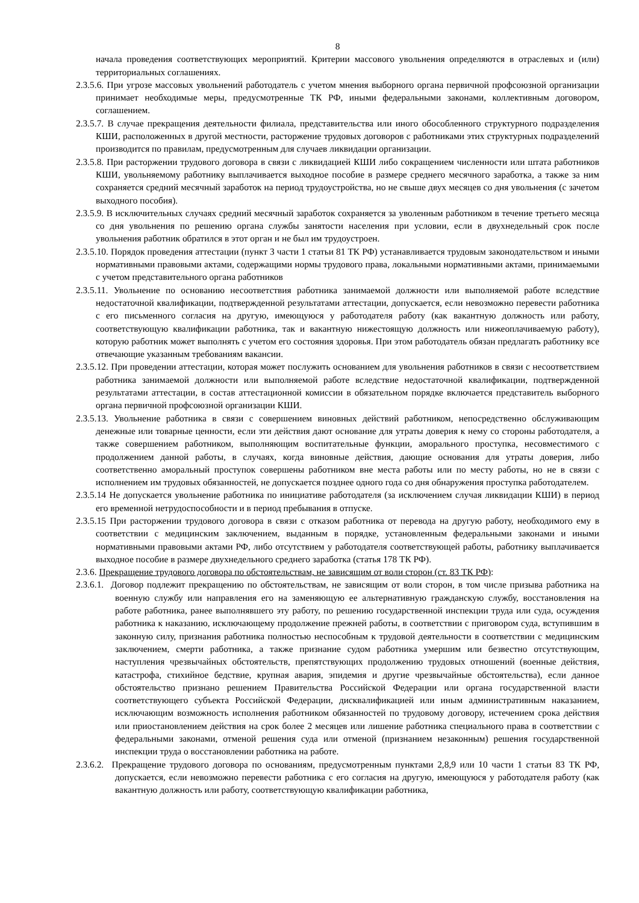8
начала проведения соответствующих мероприятий. Критерии массового увольнения определяются в отраслевых и (или) территориальных соглашениях.
2.3.5.6. При угрозе массовых увольнений работодатель с учетом мнения выборного органа первичной профсоюзной организации принимает необходимые меры, предусмотренные ТК РФ, иными федеральными законами, коллективным договором, соглашением.
2.3.5.7. В случае прекращения деятельности филиала, представительства или иного обособленного структурного подразделения КШИ, расположенных в другой местности, расторжение трудовых договоров с работниками этих структурных подразделений производится по правилам, предусмотренным для случаев ликвидации организации.
2.3.5.8. При расторжении трудового договора в связи с ликвидацией КШИ либо сокращением численности или штата работников КШИ, увольняемому работнику выплачивается выходное пособие в размере среднего месячного заработка, а также за ним сохраняется средний месячный заработок на период трудоустройства, но не свыше двух месяцев со дня увольнения (с зачетом выходного пособия).
2.3.5.9. В исключительных случаях средний месячный заработок сохраняется за уволенным работником в течение третьего месяца со дня увольнения по решению органа службы занятости населения при условии, если в двухнедельный срок после увольнения работник обратился в этот орган и не был им трудоустроен.
2.3.5.10. Порядок проведения аттестации (пункт 3 части 1 статьи 81 ТК РФ) устанавливается трудовым законодательством и иными нормативными правовыми актами, содержащими нормы трудового права, локальными нормативными актами, принимаемыми с учетом представительного органа работников
2.3.5.11. Увольнение по основанию несоответствия работника занимаемой должности или выполняемой работе вследствие недостаточной квалификации, подтвержденной результатами аттестации, допускается, если невозможно перевести работника с его письменного согласия на другую, имеющуюся у работодателя работу (как вакантную должность или работу, соответствующую квалификации работника, так и вакантную нижестоящую должность или нижеоплачиваемую работу), которую работник может выполнять с учетом его состояния здоровья. При этом работодатель обязан предлагать работнику все отвечающие указанным требованиям вакансии.
2.3.5.12. При проведении аттестации, которая может послужить основанием для увольнения работников в связи с несоответствием работника занимаемой должности или выполняемой работе вследствие недостаточной квалификации, подтвержденной результатами аттестации, в состав аттестационной комиссии в обязательном порядке включается представитель выборного органа первичной профсоюзной организации КШИ.
2.3.5.13. Увольнение работника в связи с совершением виновных действий работником, непосредственно обслуживающим денежные или товарные ценности, если эти действия дают основание для утраты доверия к нему со стороны работодателя, а также совершением работником, выполняющим воспитательные функции, аморального проступка, несовместимого с продолжением данной работы, в случаях, когда виновные действия, дающие основания для утраты доверия, либо соответственно аморальный проступок совершены работником вне места работы или по месту работы, но не в связи с исполнением им трудовых обязанностей, не допускается позднее одного года со дня обнаружения проступка работодателем.
2.3.5.14 Не допускается увольнение работника по инициативе работодателя (за исключением случая ликвидации КШИ) в период его временной нетрудоспособности и в период пребывания в отпуске.
2.3.5.15 При расторжении трудового договора в связи с отказом работника от перевода на другую работу, необходимого ему в соответствии с медицинским заключением, выданным в порядке, установленным федеральными законами и иными нормативными правовыми актами РФ, либо отсутствием у работодателя соответствующей работы, работнику выплачивается выходное пособие в размере двухнедельного среднего заработка (статья 178 ТК РФ).
2.3.6. Прекращение трудового договора по обстоятельствам, не зависящим от воли сторон (ст. 83 ТК РФ):
2.3.6.1. Договор подлежит прекращению по обстоятельствам, не зависящим от воли сторон, в том числе призыва работника на военную службу или направления его на заменяющую ее альтернативную гражданскую службу, восстановления на работе работника, ранее выполнявшего эту работу, по решению государственной инспекции труда или суда, осуждения работника к наказанию, исключающему продолжение прежней работы, в соответствии с приговором суда, вступившим в законную силу, признания работника полностью неспособным к трудовой деятельности в соответствии с медицинским заключением, смерти работника, а также признание судом работника умершим или безвестно отсутствующим, наступления чрезвычайных обстоятельств, препятствующих продолжению трудовых отношений (военные действия, катастрофа, стихийное бедствие, крупная авария, эпидемия и другие чрезвычайные обстоятельства), если данное обстоятельство признано решением Правительства Российской Федерации или органа государственной власти соответствующего субъекта Российской Федерации, дисквалификацией или иным административным наказанием, исключающим возможность исполнения работником обязанностей по трудовому договору, истечением срока действия или приостановлением действия на срок более 2 месяцев или лишение работника специального права в соответствии с федеральными законами, отменой решения суда или отменой (признанием незаконным) решения государственной инспекции труда о восстановлении работника на работе.
2.3.6.2. Прекращение трудового договора по основаниям, предусмотренным пунктами 2,8,9 или 10 части 1 статьи 83 ТК РФ, допускается, если невозможно перевести работника с его согласия на другую, имеющуюся у работодателя работу (как вакантную должность или работу, соответствующую квалификации работника,